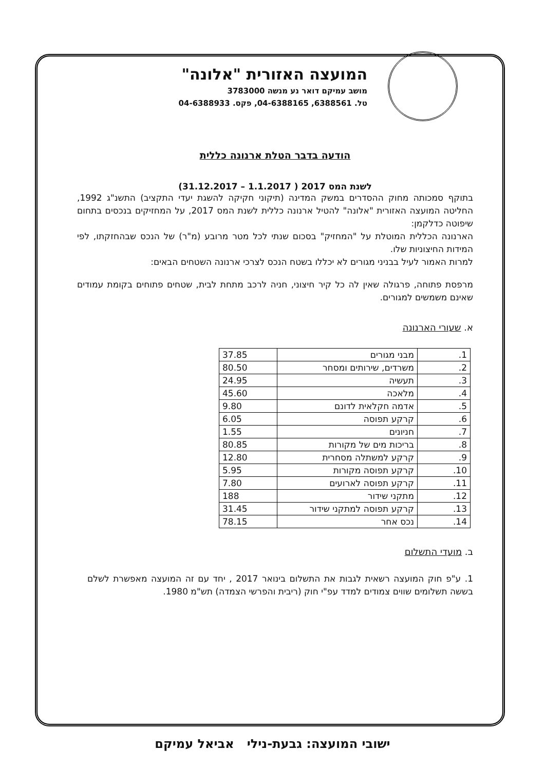המועצה האזורית "אלונה"
מושב עמיקם דואר נע מנשה 3783000
טל. 6388561, 04-6388165, פקס. 04-6388933
הודעה בדבר הטלת ארנונה כללית
לשנת המס 2017 ( 1.1.2017 – 31.12.2017)
בתוקף סמכותה מחוק ההסדרים במשק המדינה (תיקוני חקיקה להשגת יעדי התקציב) התשנ"ג 1992, החליטה המועצה האזורית "אלונה" להטיל ארנונה כללית לשנת המס 2017, על המחזיקים בנכסים בתחום שיפוטה כדלקמן:
הארנונה הכללית המוטלת על "המחזיק" בסכום שנתי לכל מטר מרובע (מ"ר) של הנכס שבהחזקתו, לפי המידות החיצוניות שלו.
למרות האמור לעיל בבניני מגורים לא יכללו בשטח הנכס לצרכי ארנונה השטחים הבאים:
מרפסת פתוחה, פרגולה שאין לה כל קיר חיצוני, חניה לרכב מתחת לבית, שטחים פתוחים בקומת עמודים שאינם משמשים למגורים.
א. שעורי הארנונה
| 1. | מבני מגורים | 37.85 |
| 2. | משרדים, שירותים ומסחר | 80.50 |
| 3. | תעשיה | 24.95 |
| 4. | מלאכה | 45.60 |
| 5. | אדמה חקלאית לדונם | 9.80 |
| 6. | קרקע תפוסה | 6.05 |
| 7. | חניונים | 1.55 |
| 8. | בריכות מים של מקורות | 80.85 |
| 9. | קרקע למשתלה מסחרית | 12.80 |
| 10. | קרקע תפוסה מקורות | 5.95 |
| 11. | קרקע תפוסה לארועים | 7.80 |
| 12. | מתקני שידור | 188 |
| 13. | קרקע תפוסה למתקני שידור | 31.45 |
| 14. | נכס אחר | 78.15 |
ב. מועדי התשלום
1. ע"פ חוק המועצה רשאית לגבות את התשלום בינואר 2017 , יחד עם זה המועצה מאפשרת לשלם בששה תשלומים שווים צמודים למדד עפ"י חוק (ריבית והפרשי הצמדה) תש"מ 1980.
ישובי המועצה: גבעת-נילי אביאל עמיקם